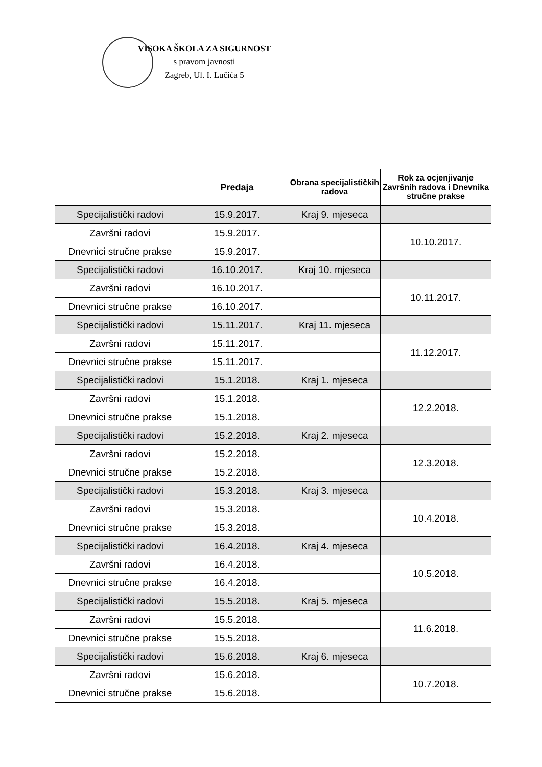VISOKA ŠKOLA ZA SIGURNOST
s pravom javnosti
Zagreb, Ul. I. Lučića 5
| | Predaja | Obrana specijalističkih radova | Rok za ocjenjivanje Završnih radova i Dnevnika stručne prakse |
| --- | --- | --- | --- |
| Specijalistički radovi | 15.9.2017. | Kraj 9. mjeseca | |
| Završni radovi | 15.9.2017. | | 10.10.2017. |
| Dnevnici stručne prakse | 15.9.2017. | | |
| Specijalistički radovi | 16.10.2017. | Kraj 10. mjeseca | |
| Završni radovi | 16.10.2017. | | 10.11.2017. |
| Dnevnici stručne prakse | 16.10.2017. | | |
| Specijalistički radovi | 15.11.2017. | Kraj 11. mjeseca | |
| Završni radovi | 15.11.2017. | | 11.12.2017. |
| Dnevnici stručne prakse | 15.11.2017. | | |
| Specijalistički radovi | 15.1.2018. | Kraj 1. mjeseca | |
| Završni radovi | 15.1.2018. | | 12.2.2018. |
| Dnevnici stručne prakse | 15.1.2018. | | |
| Specijalistički radovi | 15.2.2018. | Kraj 2. mjeseca | |
| Završni radovi | 15.2.2018. | | 12.3.2018. |
| Dnevnici stručne prakse | 15.2.2018. | | |
| Specijalistički radovi | 15.3.2018. | Kraj 3. mjeseca | |
| Završni radovi | 15.3.2018. | | 10.4.2018. |
| Dnevnici stručne prakse | 15.3.2018. | | |
| Specijalistički radovi | 16.4.2018. | Kraj 4. mjeseca | |
| Završni radovi | 16.4.2018. | | 10.5.2018. |
| Dnevnici stručne prakse | 16.4.2018. | | |
| Specijalistički radovi | 15.5.2018. | Kraj 5. mjeseca | |
| Završni radovi | 15.5.2018. | | 11.6.2018. |
| Dnevnici stručne prakse | 15.5.2018. | | |
| Specijalistički radovi | 15.6.2018. | Kraj 6. mjeseca | |
| Završni radovi | 15.6.2018. | | 10.7.2018. |
| Dnevnici stručne prakse | 15.6.2018. | | |